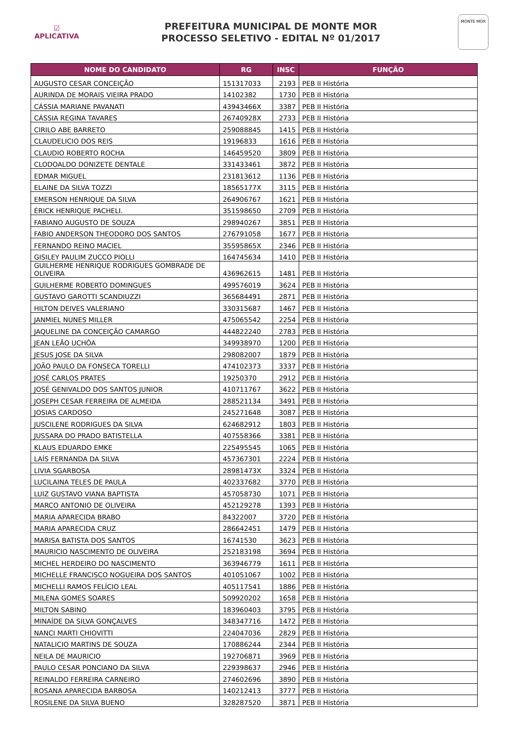☑
APLICATIVA
PREFEITURA MUNICIPAL DE MONTE MOR
PROCESSO SELETIVO - EDITAL Nº 01/2017
MONTE MOR
| NOME DO CANDIDATO | RG | INSC | FUNÇÃO |
| --- | --- | --- | --- |
| AUGUSTO CESAR CONCEIÇÃO | 151317033 | 2193 | PEB II História |
| AURINDA DE MORAIS VIEIRA PRADO | 14102382 | 1730 | PEB II História |
| CÁSSIA MARIANE PAVANATI | 43943466X | 3387 | PEB II História |
| CÁSSIA REGINA TAVARES | 26740928X | 2733 | PEB II História |
| CIRILO ABE BARRETO | 259088845 | 1415 | PEB II História |
| CLAUDELICIO DOS REIS | 19196833 | 1616 | PEB II História |
| CLAUDIO ROBERTO ROCHA | 146459520 | 3809 | PEB II História |
| CLODOALDO DONIZETE DENTALE | 331433461 | 3872 | PEB II História |
| EDMAR MIGUEL | 231813612 | 1136 | PEB II História |
| ELAINE DA SILVA TOZZI | 18565177X | 3115 | PEB II História |
| EMERSON HENRIQUE DA SILVA | 264906767 | 1621 | PEB II História |
| ÉRICK HENRIQUE PACHELI. | 351598650 | 2709 | PEB II História |
| FABIANO AUGUSTO DE SOUZA | 298940267 | 3851 | PEB II História |
| FABIO ANDERSON THEODORO DOS SANTOS | 276791058 | 1677 | PEB II História |
| FERNANDO REINO MACIEL | 35595865X | 2346 | PEB II História |
| GISILEY PAULIM ZUCCO PIOLLI | 164745634 | 1410 | PEB II História |
| GUILHERME HENRIQUE RODRIGUES GOMBRADE DE OLIVEIRA | 436962615 | 1481 | PEB II História |
| GUILHERME ROBERTO DOMINGUES | 499576019 | 3624 | PEB II História |
| GUSTAVO GAROTTI SCANDIUZZI | 365684491 | 2871 | PEB II História |
| HILTON DEIVES VALERIANO | 330315687 | 1467 | PEB II História |
| JANMIEL NUNES MILLER | 475065542 | 2254 | PEB II História |
| JAQUELINE DA CONCEIÇÃO CAMARGO | 444822240 | 2783 | PEB II História |
| JEAN LEÃO UCHÔA | 349938970 | 1200 | PEB II História |
| JESUS JOSE DA SILVA | 298082007 | 1879 | PEB II História |
| JOÃO PAULO DA FONSECA TORELLI | 474102373 | 3337 | PEB II História |
| JOSÉ CARLOS PRATES | 19250370 | 2912 | PEB II História |
| JOSÉ GENIVALDO DOS SANTOS JUNIOR | 410711767 | 3622 | PEB II História |
| JOSEPH CESAR FERREIRA DE ALMEIDA | 288521134 | 3491 | PEB II História |
| JOSIAS CARDOSO | 245271648 | 3087 | PEB II História |
| JUSCILENE RODRIGUES DA SILVA | 624682912 | 1803 | PEB II História |
| JUSSARA DO PRADO BATISTELLA | 407558366 | 3381 | PEB II História |
| KLAUS EDUARDO EMKE | 225495545 | 1065 | PEB II História |
| LAÍS FERNANDA DA SILVA | 457367301 | 2224 | PEB II História |
| LIVIA SGARBOSA | 28981473X | 3324 | PEB II História |
| LUCILAINA TELES DE PAULA | 402337682 | 3770 | PEB II História |
| LUIZ GUSTAVO VIANA BAPTISTA | 457058730 | 1071 | PEB II História |
| MARCO ANTONIO DE OLIVEIRA | 452129278 | 1393 | PEB II História |
| MARIA APARECIDA BRABO | 84322007 | 3720 | PEB II História |
| MARIA APARECIDA CRUZ | 286642451 | 1479 | PEB II História |
| MARISA BATISTA DOS SANTOS | 16741530 | 3623 | PEB II História |
| MAURICIO NASCIMENTO DE OLIVEIRA | 252183198 | 3694 | PEB II História |
| MICHEL HERDEIRO DO NASCIMENTO | 363946779 | 1611 | PEB II História |
| MICHELLE FRANCISCO NOGUEIRA DOS SANTOS | 401051067 | 1002 | PEB II História |
| MICHELLI RAMOS FELÍCIO LEAL | 405117541 | 1886 | PEB II História |
| MILENA GOMES SOARES | 509920202 | 1658 | PEB II História |
| MILTON SABINO | 183960403 | 3795 | PEB II História |
| MINAÍDE DA SILVA GONÇALVES | 348347716 | 1472 | PEB II História |
| NANCI MARTI CHIOVITTI | 224047036 | 2829 | PEB II História |
| NATALICIO MARTINS DE SOUZA | 170886244 | 2344 | PEB II História |
| NEILA DE MAURICIO | 192706871 | 3969 | PEB II História |
| PAULO CESAR PONCIANO DA SILVA | 229398637 | 2946 | PEB II História |
| REINALDO FERREIRA CARNEIRO | 274602696 | 3890 | PEB II História |
| ROSANA APARECIDA BARBOSA | 140212413 | 3777 | PEB II História |
| ROSILENE DA SILVA BUENO | 328287520 | 3871 | PEB II História |